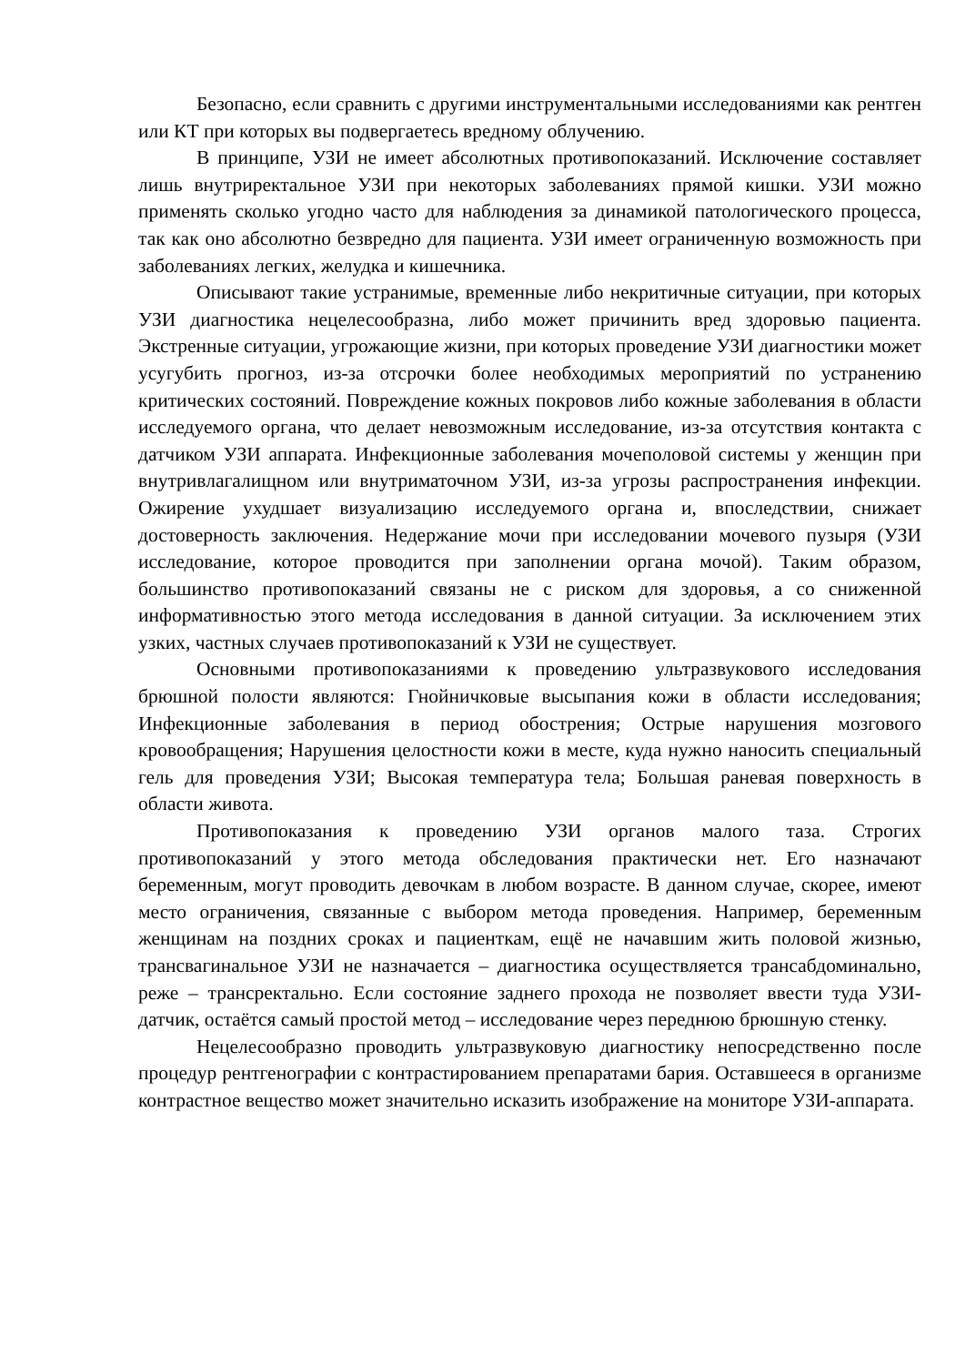Безопасно, если сравнить с другими инструментальными исследованиями как рентген или КТ при которых вы подвергаетесь вредному облучению.
В принципе, УЗИ не имеет абсолютных противопоказаний. Исключение составляет лишь внутриректальное УЗИ при некоторых заболеваниях прямой кишки. УЗИ можно применять сколько угодно часто для наблюдения за динамикой патологического процесса, так как оно абсолютно безвредно для пациента. УЗИ имеет ограниченную возможность при заболеваниях легких, желудка и кишечника.
Описывают такие устранимые, временные либо некритичные ситуации, при которых УЗИ диагностика нецелесообразна, либо может причинить вред здоровью пациента. Экстренные ситуации, угрожающие жизни, при которых проведение УЗИ диагностики может усугубить прогноз, из-за отсрочки более необходимых мероприятий по устранению критических состояний. Повреждение кожных покровов либо кожные заболевания в области исследуемого органа, что делает невозможным исследование, из-за отсутствия контакта с датчиком УЗИ аппарата. Инфекционные заболевания мочеполовой системы у женщин при внутривлагалищном или внутриматочном УЗИ, из-за угрозы распространения инфекции. Ожирение ухудшает визуализацию исследуемого органа и, впоследствии, снижает достоверность заключения. Недержание мочи при исследовании мочевого пузыря (УЗИ исследование, которое проводится при заполнении органа мочой). Таким образом, большинство противопоказаний связаны не с риском для здоровья, а со сниженной информативностью этого метода исследования в данной ситуации. За исключением этих узких, частных случаев противопоказаний к УЗИ не существует.
Основными противопоказаниями к проведению ультразвукового исследования брюшной полости являются: Гнойничковые высыпания кожи в области исследования; Инфекционные заболевания в период обострения; Острые нарушения мозгового кровообращения; Нарушения целостности кожи в месте, куда нужно наносить специальный гель для проведения УЗИ; Высокая температура тела; Большая раневая поверхность в области живота.
Противопоказания к проведению УЗИ органов малого таза. Строгих противопоказаний у этого метода обследования практически нет. Его назначают беременным, могут проводить девочкам в любом возрасте. В данном случае, скорее, имеют место ограничения, связанные с выбором метода проведения. Например, беременным женщинам на поздних сроках и пациенткам, ещё не начавшим жить половой жизнью, трансвагинальное УЗИ не назначается – диагностика осуществляется трансабдоминально, реже – трансректально. Если состояние заднего прохода не позволяет ввести туда УЗИ-датчик, остаётся самый простой метод – исследование через переднюю брюшную стенку.
Нецелесообразно проводить ультразвуковую диагностику непосредственно после процедур рентгенографии с контрастированием препаратами бария. Оставшееся в организме контрастное вещество может значительно исказить изображение на мониторе УЗИ-аппарата.